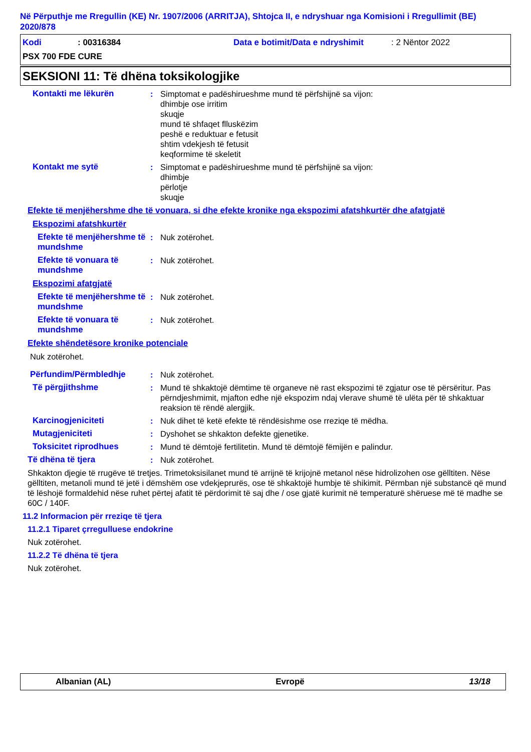Në Përputhje me Rregullin (KE) Nr. 1907/2006 (ARRITJA), Shtojca II, e ndryshuar nga Komisioni i Rregullimit (BE) 2020/878
Kodi: 00316384 Data e botimit/Data e ndryshimit: 2 Nëntor 2022
PSX 700 FDE CURE
SEKSIONI 11: Të dhëna toksikologjike
Kontakti me lëkurën : Simptomat e padëshirueshme mund të përfshijnë sa vijon:
dhimbje ose irritim
skuqje
mund të shfaqet flluskëzim
peshë e reduktuar e fetusit
shtim vdekjesh të fetusit
keqformime të skeletit
Kontakt me sytë : Simptomat e padëshirueshme mund të përfshijnë sa vijon:
dhimbje
përlotje
skuqje
Efekte të menjëhershme dhe të vonuara, si dhe efekte kronike nga ekspozimi afatshkurtër dhe afatgjatë
Ekspozimi afatshkurtër
Efekte të menjëhershme të mundshme
: Nuk zotërohet.
Efekte të vonuara të mundshme
: Nuk zotërohet.
Ekspozimi afatgjatë
Efekte të menjëhershme të mundshme
: Nuk zotërohet.
Efekte të vonuara të mundshme
: Nuk zotërohet.
Efekte shëndetësore kronike potenciale
Nuk zotërohet.
Përfundim/Përmbledhje : Nuk zotërohet.
Të përgjithshme : Mund të shkaktojë dëmtime të organeve në rast ekspozimi të zgjatur ose të përsëritur. Pas përndjeshmimit, mjafton edhe një ekspozim ndaj vlerave shumë të ulëta për të shkaktuar reaksion të rëndë alergjik.
Karcinogjeniciteti : Nuk dihet të ketë efekte të rëndësishme ose rreziqe të mëdha.
Mutagjeniciteti : Dyshohet se shkakton defekte gjenetike.
Toksicitet riprodhues : Mund të dëmtojë fertilitetin. Mund të dëmtojë fëmijën e palindur.
Të dhëna të tjera : Nuk zotërohet.
Shkakton djegie të rrugëve të tretjes. Trimetoksisilanet mund të arrijnë të krijojnë metanol nëse hidrolizohen ose gëlltiten. Nëse gëlltiten, metanoli mund të jetë i dëmshëm ose vdekjeprurës, ose të shkaktojë humbje të shikimit. Përmban një substancë që mund të lëshojë formaldehid nëse ruhet përtej afatit të përdorimit të saj dhe / ose gjatë kurimit në temperaturë shëruese më të madhe se 60C / 140F.
11.2 Informacion për rreziqe të tjera
11.2.1 Tiparet çrregulluese endokrine
Nuk zotërohet.
11.2.2 Të dhëna të tjera
Nuk zotërohet.
Albanian (AL) Evropë 13/18